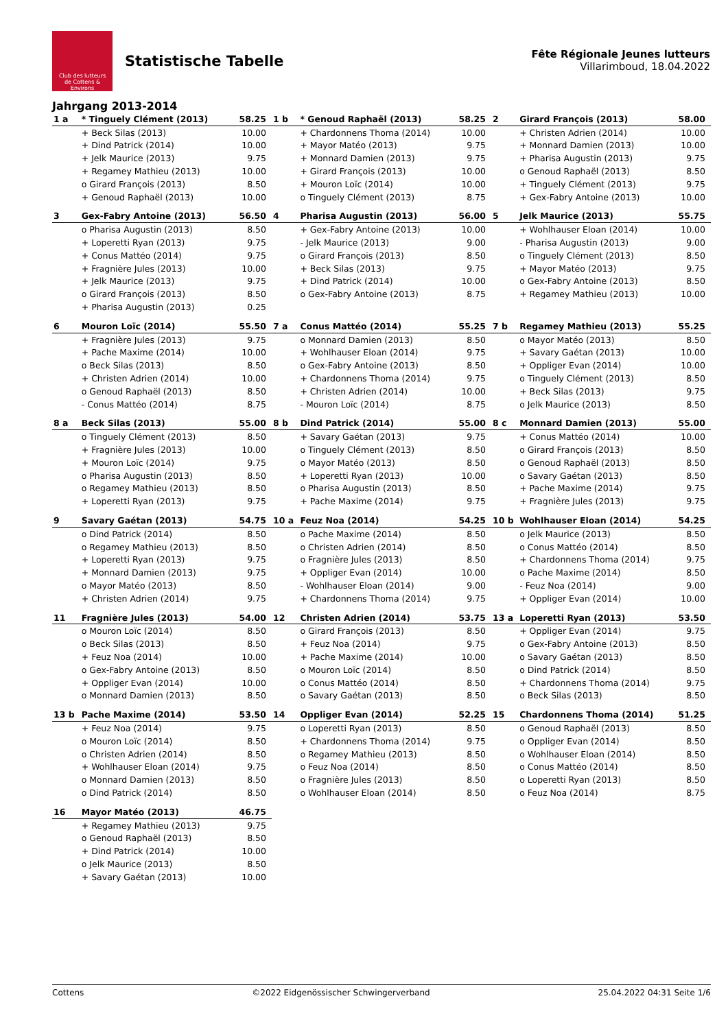Club des lutteurs
de Cottens & Environs
Statistische Tabelle
Fête Régionale Jeunes lutteurs
Villarimboud, 18.04.2022
Jahrgang 2013-2014
| 1 a | * Tinguely Clément (2013) | 58.25 |
| | + Beck Silas (2013) | 10.00 |
| | + Dind Patrick (2014) | 10.00 |
| | + Jelk Maurice (2013) | 9.75 |
| | + Regamey Mathieu (2013) | 10.00 |
| | o Girard François (2013) | 8.50 |
| | + Genoud Raphaël (2013) | 10.00 |
| 3 | Gex-Fabry Antoine (2013) | 56.50 |
| | o Pharisa Augustin (2013) | 8.50 |
| | + Loperetti Ryan (2013) | 9.75 |
| | + Conus Mattéo (2014) | 9.75 |
| | + Fragnière Jules (2013) | 10.00 |
| | + Jelk Maurice (2013) | 9.75 |
| | o Girard François (2013) | 8.50 |
| | + Pharisa Augustin (2013) | 0.25 |
| 6 | Mouron Loïc (2014) | 55.50 |
| | + Fragnière Jules (2013) | 9.75 |
| | + Pache Maxime (2014) | 10.00 |
| | o Beck Silas (2013) | 8.50 |
| | + Christen Adrien (2014) | 10.00 |
| | o Genoud Raphaël (2013) | 8.50 |
| | - Conus Mattéo (2014) | 8.75 |
| 8 a | Beck Silas (2013) | 55.00 |
| | o Tinguely Clément (2013) | 8.50 |
| | + Fragnière Jules (2013) | 10.00 |
| | + Mouron Loïc (2014) | 9.75 |
| | o Pharisa Augustin (2013) | 8.50 |
| | o Regamey Mathieu (2013) | 8.50 |
| | + Loperetti Ryan (2013) | 9.75 |
| 9 | Savary Gaétan (2013) | 54.75 |
| | o Dind Patrick (2014) | 8.50 |
| | o Regamey Mathieu (2013) | 8.50 |
| | + Loperetti Ryan (2013) | 9.75 |
| | + Monnard Damien (2013) | 9.75 |
| | o Mayor Matéo (2013) | 8.50 |
| | + Christen Adrien (2014) | 9.75 |
| 11 | Fragnière Jules (2013) | 54.00 |
| | o Mouron Loïc (2014) | 8.50 |
| | o Beck Silas (2013) | 8.50 |
| | + Feuz Noa (2014) | 10.00 |
| | o Gex-Fabry Antoine (2013) | 8.50 |
| | + Oppliger Evan (2014) | 10.00 |
| | o Monnard Damien (2013) | 8.50 |
| 13 b | Pache Maxime (2014) | 53.50 |
| | + Feuz Noa (2014) | 9.75 |
| | o Mouron Loïc (2014) | 8.50 |
| | o Christen Adrien (2014) | 8.50 |
| | + Wohlhauser Eloan (2014) | 9.75 |
| | o Monnard Damien (2013) | 8.50 |
| | o Dind Patrick (2014) | 8.50 |
| 16 | Mayor Matéo (2013) | 46.75 |
| | + Regamey Mathieu (2013) | 9.75 |
| | o Genoud Raphaël (2013) | 8.50 |
| | + Dind Patrick (2014) | 10.00 |
| | o Jelk Maurice (2013) | 8.50 |
| | + Savary Gaétan (2013) | 10.00 |
| 1 b | * Genoud Raphaël (2013) | 58.25 |
| | + Chardonnens Thoma (2014) | 10.00 |
| | + Mayor Matéo (2013) | 9.75 |
| | + Monnard Damien (2013) | 9.75 |
| | + Girard François (2013) | 10.00 |
| | + Mouron Loïc (2014) | 10.00 |
| | o Tinguely Clément (2013) | 8.75 |
| 4 | Pharisa Augustin (2013) | 56.00 |
| | + Gex-Fabry Antoine (2013) | 10.00 |
| | - Jelk Maurice (2013) | 9.00 |
| | o Girard François (2013) | 8.50 |
| | + Beck Silas (2013) | 9.75 |
| | + Dind Patrick (2014) | 10.00 |
| | o Gex-Fabry Antoine (2013) | 8.75 |
| 7 a | Conus Mattéo (2014) | 55.25 |
| | o Monnard Damien (2013) | 8.50 |
| | + Wohlhauser Eloan (2014) | 9.75 |
| | o Gex-Fabry Antoine (2013) | 8.50 |
| | + Chardonnens Thoma (2014) | 9.75 |
| | + Christen Adrien (2014) | 10.00 |
| | - Mouron Loïc (2014) | 8.75 |
| 8 b | Dind Patrick (2014) | 55.00 |
| | + Savary Gaétan (2013) | 9.75 |
| | o Tinguely Clément (2013) | 8.50 |
| | o Mayor Matéo (2013) | 8.50 |
| | + Loperetti Ryan (2013) | 10.00 |
| | o Pharisa Augustin (2013) | 8.50 |
| | + Pache Maxime (2014) | 9.75 |
| 10 a | Feuz Noa (2014) | 54.25 |
| | o Pache Maxime (2014) | 8.50 |
| | o Christen Adrien (2014) | 8.50 |
| | o Fragnière Jules (2013) | 8.50 |
| | + Oppliger Evan (2014) | 10.00 |
| | - Wohlhauser Eloan (2014) | 9.00 |
| | + Chardonnens Thoma (2014) | 9.75 |
| 12 | Christen Adrien (2014) | 53.75 |
| | o Girard François (2013) | 8.50 |
| | + Feuz Noa (2014) | 9.75 |
| | + Pache Maxime (2014) | 10.00 |
| | o Mouron Loïc (2014) | 8.50 |
| | o Conus Mattéo (2014) | 8.50 |
| | o Savary Gaétan (2013) | 8.50 |
| 14 | Oppliger Evan (2014) | 52.25 |
| | o Loperetti Ryan (2013) | 8.50 |
| | + Chardonnens Thoma (2014) | 9.75 |
| | o Regamey Mathieu (2013) | 8.50 |
| | o Feuz Noa (2014) | 8.50 |
| | o Fragnière Jules (2013) | 8.50 |
| | o Wohlhauser Eloan (2014) | 8.50 |
| 2 | Girard François (2013) | 58.00 |
| | + Christen Adrien (2014) | 10.00 |
| | + Monnard Damien (2013) | 10.00 |
| | + Pharisa Augustin (2013) | 9.75 |
| | o Genoud Raphaël (2013) | 8.50 |
| | + Tinguely Clément (2013) | 9.75 |
| | + Gex-Fabry Antoine (2013) | 10.00 |
| 5 | Jelk Maurice (2013) | 55.75 |
| | + Wohlhauser Eloan (2014) | 10.00 |
| | - Pharisa Augustin (2013) | 9.00 |
| | o Tinguely Clément (2013) | 8.50 |
| | + Mayor Matéo (2013) | 9.75 |
| | o Gex-Fabry Antoine (2013) | 8.50 |
| | + Regamey Mathieu (2013) | 10.00 |
| 7 b | Regamey Mathieu (2013) | 55.25 |
| | o Mayor Matéo (2013) | 8.50 |
| | + Savary Gaétan (2013) | 10.00 |
| | + Oppliger Evan (2014) | 10.00 |
| | o Tinguely Clément (2013) | 8.50 |
| | + Beck Silas (2013) | 9.75 |
| | o Jelk Maurice (2013) | 8.50 |
| 8 c | Monnard Damien (2013) | 55.00 |
| | + Conus Mattéo (2014) | 10.00 |
| | o Girard François (2013) | 8.50 |
| | o Genoud Raphaël (2013) | 8.50 |
| | o Savary Gaétan (2013) | 8.50 |
| | + Pache Maxime (2014) | 9.75 |
| | + Fragnière Jules (2013) | 9.75 |
| 10 b | Wohlhauser Eloan (2014) | 54.25 |
| | o Jelk Maurice (2013) | 8.50 |
| | o Conus Mattéo (2014) | 8.50 |
| | + Chardonnens Thoma (2014) | 9.75 |
| | o Pache Maxime (2014) | 8.50 |
| | - Feuz Noa (2014) | 9.00 |
| | + Oppliger Evan (2014) | 10.00 |
| 13 a | Loperetti Ryan (2013) | 53.50 |
| | + Oppliger Evan (2014) | 9.75 |
| | o Gex-Fabry Antoine (2013) | 8.50 |
| | o Savary Gaétan (2013) | 8.50 |
| | o Dind Patrick (2014) | 8.50 |
| | + Chardonnens Thoma (2014) | 9.75 |
| | o Beck Silas (2013) | 8.50 |
| 15 | Chardonnens Thoma (2014) | 51.25 |
| | o Genoud Raphaël (2013) | 8.50 |
| | o Oppliger Evan (2014) | 8.50 |
| | o Wohlhauser Eloan (2014) | 8.50 |
| | o Conus Mattéo (2014) | 8.50 |
| | o Loperetti Ryan (2013) | 8.50 |
| | o Feuz Noa (2014) | 8.75 |
Cottens ©2022 Eidgenössischer Schwingerverband 25.04.2022 04:31 Seite 1/6